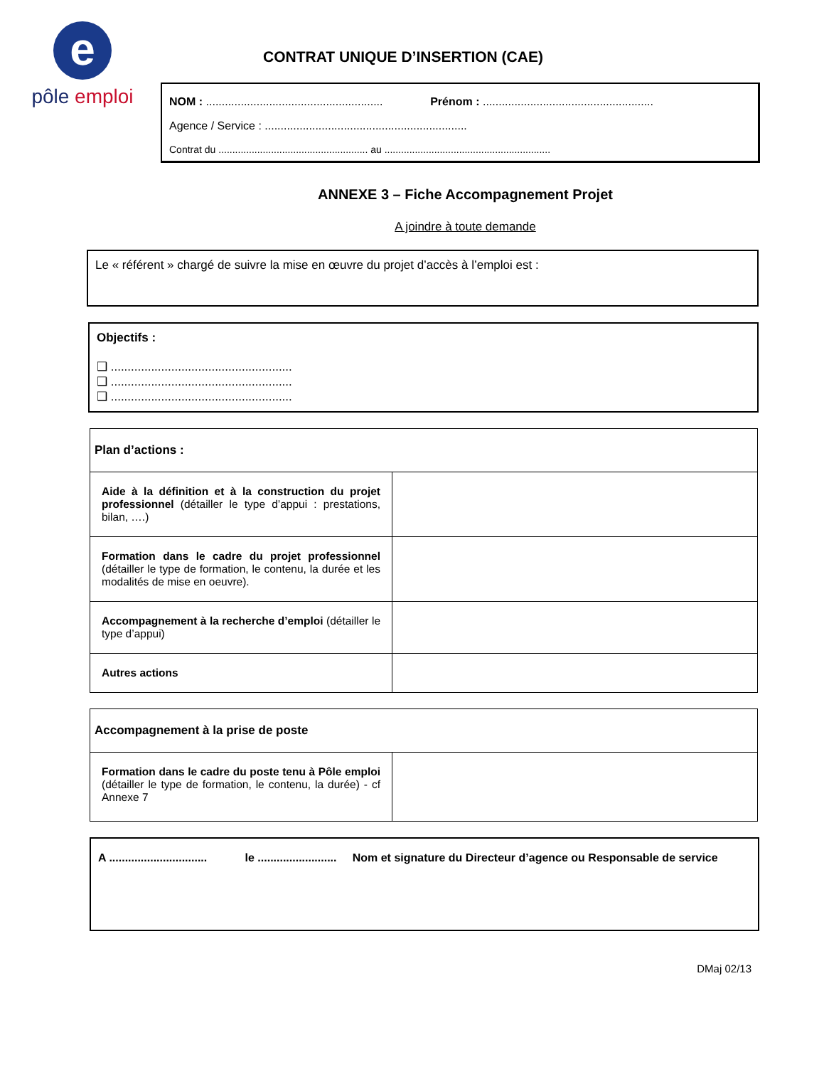e
pôle emploi
CONTRAT UNIQUE D’INSERTION (CAE)
NOM : ........................................................ Prénom : ......................................................
Agence / Service : ................................................................
Contrat du ...................................................... au ............................................................
ANNEXE 3 – Fiche Accompagnement Projet
A joindre à toute demande
Le « référent » chargé de suivre la mise en œuvre du projet d’accès à l’emploi est :
Objectifs :
❑ ......................................................
❑ ......................................................
❑ ......................................................
| Plan d’actions : | |
| --- | --- |
| Aide à la définition et à la construction du projet professionnel (détailler le type d’appui : prestations, bilan, ….) | |
| Formation dans le cadre du projet professionnel (détailler le type de formation, le contenu, la durée et les modalités de mise en oeuvre). | |
| Accompagnement à la recherche d’emploi (détailler le type d’appui) | |
| Autres actions | |
| Accompagnement à la prise de poste | |
| --- | --- |
| Formation dans le cadre du poste tenu à Pôle emploi (détailler le type de formation, le contenu, la durée) - cf Annexe 7 | |
A ............................... le ......................... Nom et signature du Directeur d’agence ou Responsable de service
DMaj 02/13